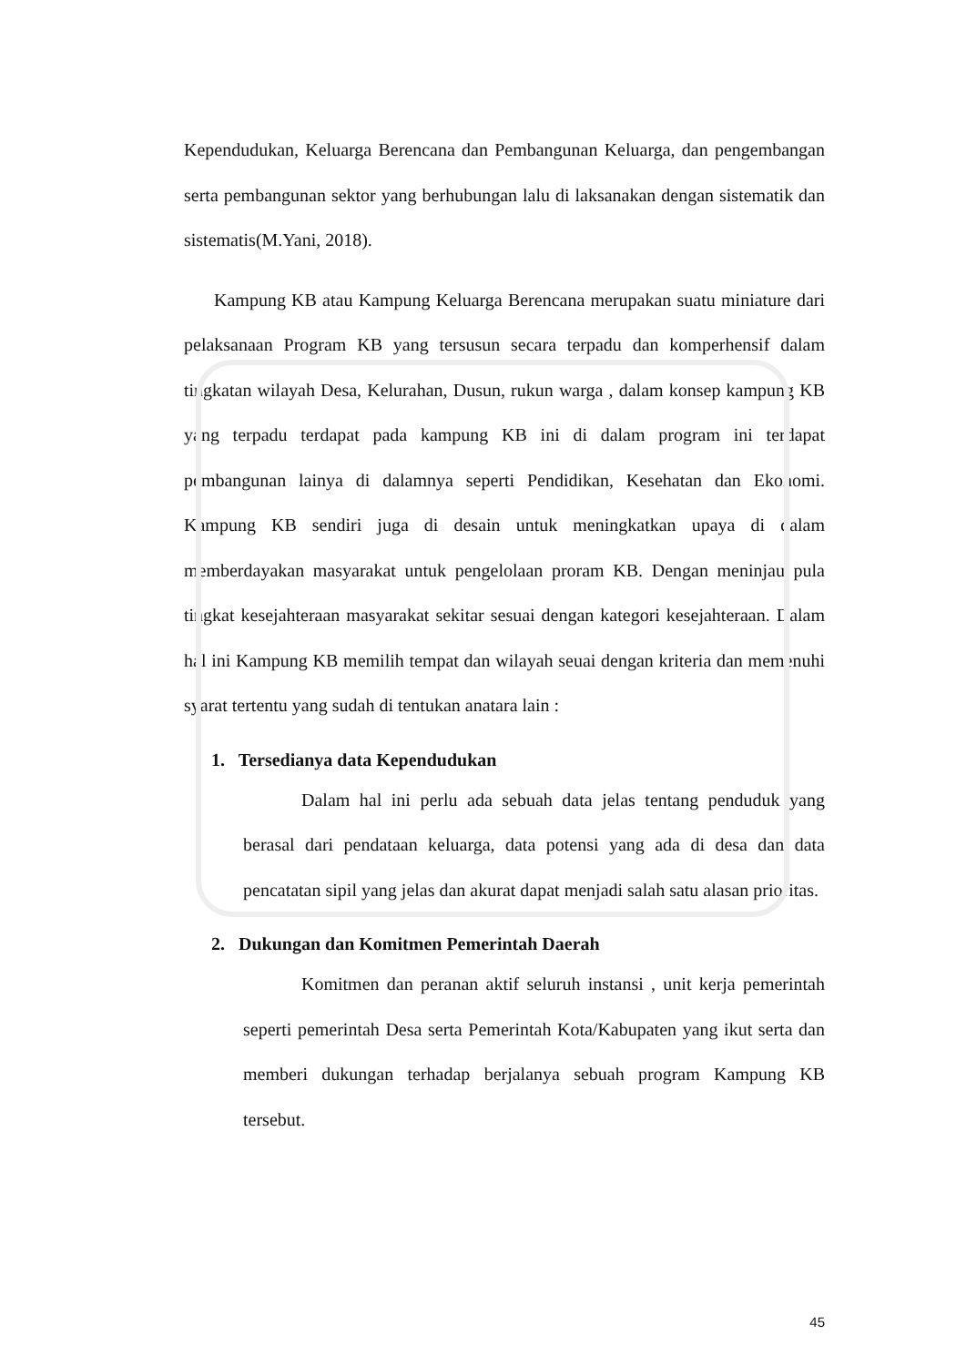Kependudukan, Keluarga Berencana dan Pembangunan Keluarga, dan pengembangan serta pembangunan sektor yang berhubungan lalu di laksanakan dengan sistematik dan sistematis(M.Yani, 2018).
Kampung KB atau Kampung Keluarga Berencana merupakan suatu miniature dari pelaksanaan Program KB yang tersusun secara terpadu dan komperhensif dalam tingkatan wilayah Desa, Kelurahan, Dusun, rukun warga , dalam konsep kampung KB yang terpadu terdapat pada kampung KB ini di dalam program ini terdapat pembangunan lainya di dalamnya seperti Pendidikan, Kesehatan dan Ekonomi. Kampung KB sendiri juga di desain untuk meningkatkan upaya di dalam memberdayakan masyarakat untuk pengelolaan proram KB. Dengan meninjau pula tingkat kesejahteraan masyarakat sekitar sesuai dengan kategori kesejahteraan. Dalam hal ini Kampung KB memilih tempat dan wilayah seuai dengan kriteria dan memenuhi syarat tertentu yang sudah di tentukan anatara lain :
1. Tersedianya data Kependudukan
Dalam hal ini perlu ada sebuah data jelas tentang penduduk yang berasal dari pendataan keluarga, data potensi yang ada di desa dan data pencatatan sipil yang jelas dan akurat dapat menjadi salah satu alasan prioritas.
2. Dukungan dan Komitmen Pemerintah Daerah
Komitmen dan peranan aktif seluruh instansi , unit kerja pemerintah seperti pemerintah Desa serta Pemerintah Kota/Kabupaten yang ikut serta dan memberi dukungan terhadap berjalanya sebuah program Kampung KB tersebut.
45